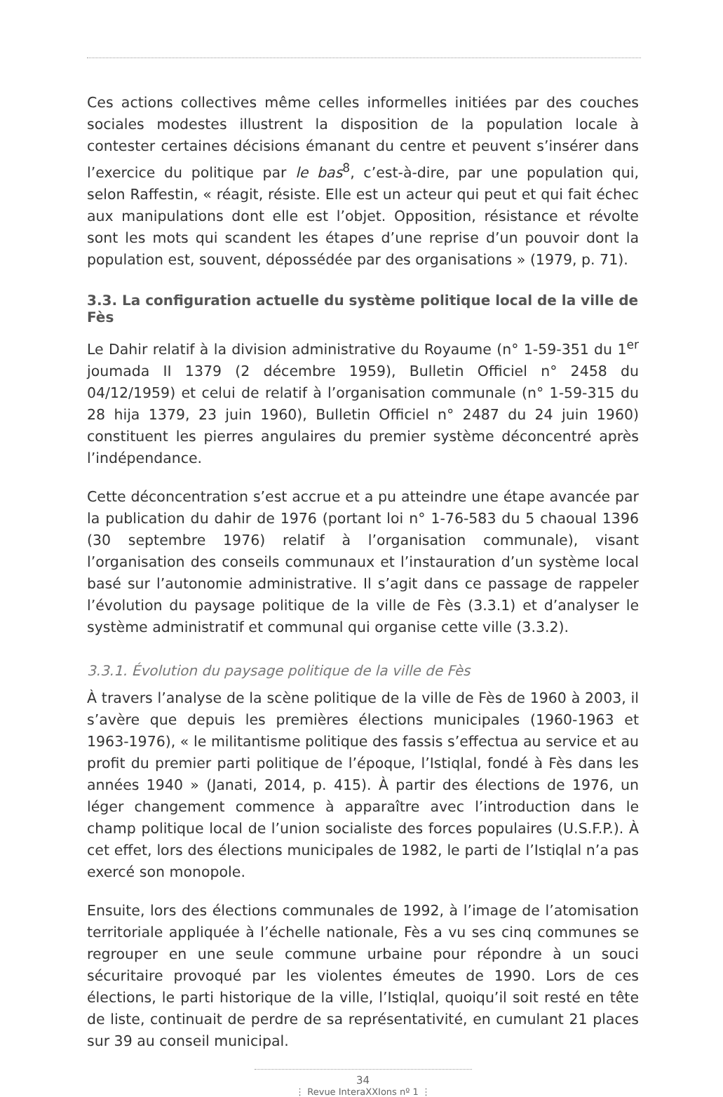Ces actions collectives même celles informelles initiées par des couches sociales modestes illustrent la disposition de la population locale à contester certaines décisions émanant du centre et peuvent s’insérer dans l’exercice du politique par le bas<sup>8</sup>, c’est-à-dire, par une population qui, selon Raffestin, « réagit, résiste. Elle est un acteur qui peut et qui fait échec aux manipulations dont elle est l’objet. Opposition, résistance et révolte sont les mots qui scandent les étapes d’une reprise d’un pouvoir dont la population est, souvent, dépossédée par des organisations » (1979, p. 71).
3.3. La configuration actuelle du système politique local de la ville de Fès
Le Dahir relatif à la division administrative du Royaume (n° 1-59-351 du 1<sup>er</sup> joumada II 1379 (2 décembre 1959), Bulletin Officiel n° 2458 du 04/12/1959) et celui de relatif à l’organisation communale (n° 1-59-315 du 28 hija 1379, 23 juin 1960), Bulletin Officiel n° 2487 du 24 juin 1960) constituent les pierres angulaires du premier système déconcentré après l’indépendance.
Cette déconcentration s’est accrue et a pu atteindre une étape avancée par la publication du dahir de 1976 (portant loi n° 1-76-583 du 5 chaoual 1396 (30 septembre 1976) relatif à l’organisation communale), visant l’organisation des conseils communaux et l’instauration d’un système local basé sur l’autonomie administrative. Il s’agit dans ce passage de rappeler l’évolution du paysage politique de la ville de Fès (3.3.1) et d’analyser le système administratif et communal qui organise cette ville (3.3.2).
3.3.1. Évolution du paysage politique de la ville de Fès
À travers l’analyse de la scène politique de la ville de Fès de 1960 à 2003, il s’avère que depuis les premières élections municipales (1960-1963 et 1963-1976), « le militantisme politique des fassis s’effectua au service et au profit du premier parti politique de l’époque, l’Istiqlal, fondé à Fès dans les années 1940 » (Janati, 2014, p. 415). À partir des élections de 1976, un léger changement commence à apparaître avec l’introduction dans le champ politique local de l’union socialiste des forces populaires (U.S.F.P.). À cet effet, lors des élections municipales de 1982, le parti de l’Istiqlal n’a pas exercé son monopole.
Ensuite, lors des élections communales de 1992, à l’image de l’atomisation territoriale appliquée à l’échelle nationale, Fès a vu ses cinq communes se regrouper en une seule commune urbaine pour répondre à un souci sécuritaire provoqué par les violentes émeutes de 1990. Lors de ces élections, le parti historique de la ville, l’Istiqlal, quoiqu’il soit resté en tête de liste, continuait de perdre de sa représentativité, en cumulant 21 places sur 39 au conseil municipal.
34
⋮ Revue InteraXXIons nº 1 ⋮